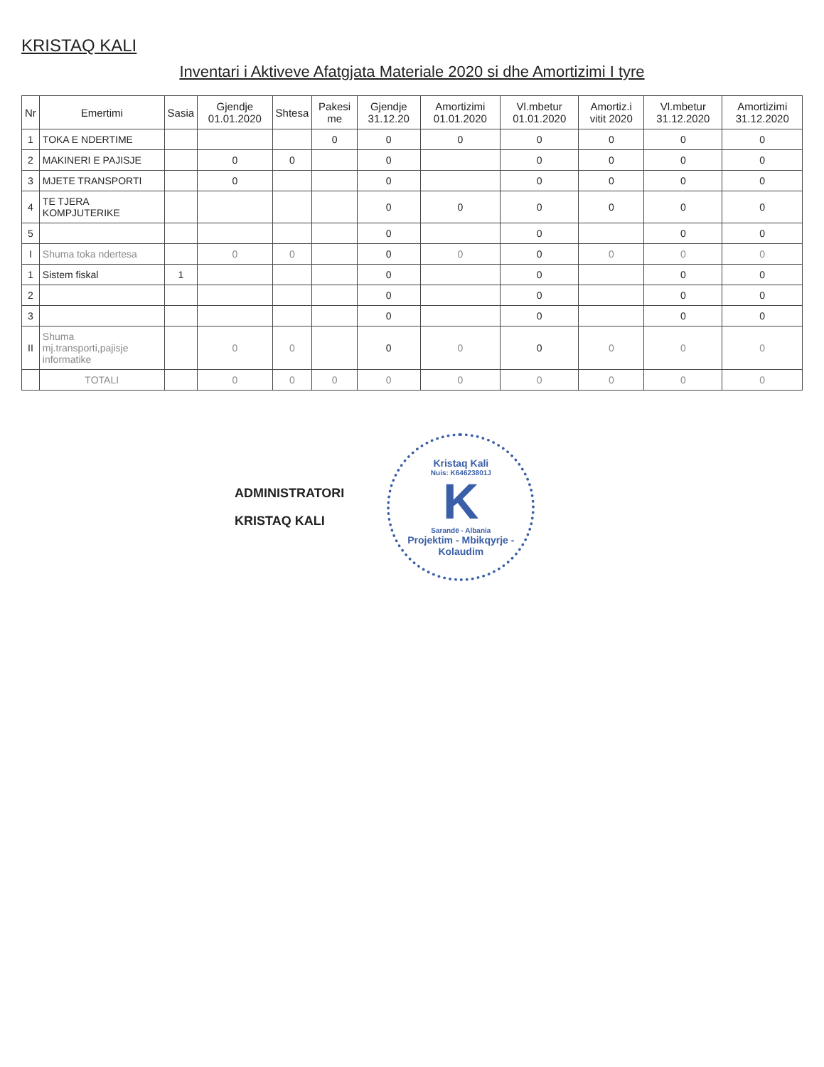KRISTAQ KALI
Inventari i Aktiveve Afatgjata Materiale 2020 si dhe Amortizimi I tyre
| Nr | Emertimi | Sasia | Gjendje 01.01.2020 | Shtesa | Pakesi me | Gjendje 31.12.20 | Amortizimi 01.01.2020 | Vl.mbetur 01.01.2020 | Amortiz.i vitit 2020 | Vl.mbetur 31.12.2020 | Amortizimi 31.12.2020 |
| --- | --- | --- | --- | --- | --- | --- | --- | --- | --- | --- | --- |
| 1 | TOKA E NDERTIME | | | | 0 | 0 | 0 | 0 | 0 | 0 | 0 |
| 2 | MAKINERI E PAJISJE | | 0 | 0 | | 0 | | 0 | 0 | 0 | 0 |
| 3 | MJETE TRANSPORTI | | 0 | | | 0 | | 0 | 0 | 0 | 0 |
| 4 | TE TJERA KOMPJUTERIKE | | | | | 0 | 0 | 0 | 0 | 0 | 0 |
| 5 | | | | | | 0 | | 0 | | 0 | 0 |
| I | Shuma toka ndertesa | | 0 | 0 | | 0 | 0 | 0 | 0 | 0 | 0 |
| 1 | Sistem fiskal | 1 | | | | 0 | | 0 | | 0 | 0 |
| 2 | | | | | | 0 | | 0 | | 0 | 0 |
| 3 | | | | | | 0 | | 0 | | 0 | 0 |
| II | Shuma mj.transporti,pajisje informatike | | 0 | 0 | | 0 | 0 | 0 | 0 | 0 | 0 |
| | TOTALI | | 0 | 0 | 0 | 0 | 0 | 0 | 0 | 0 | 0 |
ADMINISTRATORI
KRISTAQ KALI
Kristaq Kali
Nuis: K64623801J
K
Sarandë - Albania
Projektim - Mbikqyrje - Kolaudim